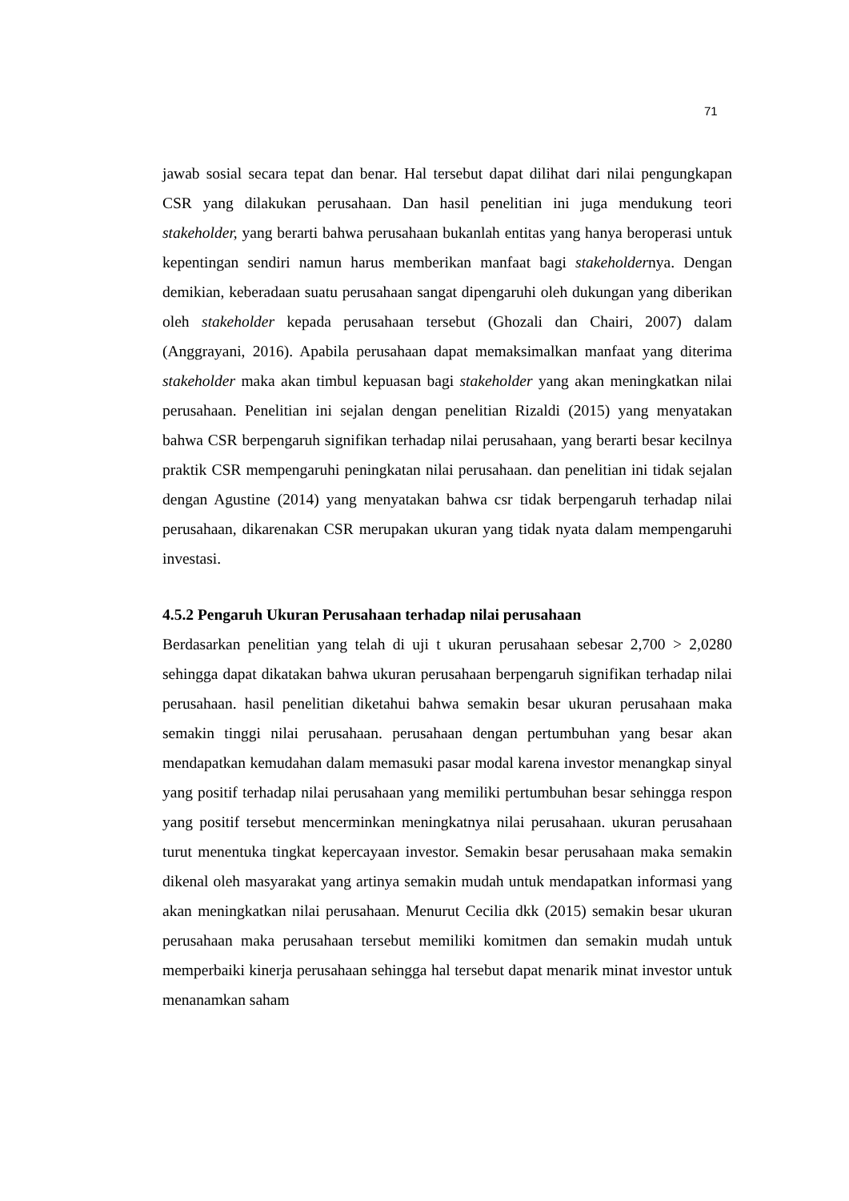71
jawab sosial secara tepat dan benar. Hal tersebut dapat dilihat dari nilai pengungkapan CSR yang dilakukan perusahaan. Dan hasil penelitian ini juga mendukung teori stakeholder, yang berarti bahwa perusahaan bukanlah entitas yang hanya beroperasi untuk kepentingan sendiri namun harus memberikan manfaat bagi stakeholdernya. Dengan demikian, keberadaan suatu perusahaan sangat dipengaruhi oleh dukungan yang diberikan oleh stakeholder kepada perusahaan tersebut (Ghozali dan Chairi, 2007) dalam (Anggrayani, 2016). Apabila perusahaan dapat memaksimalkan manfaat yang diterima stakeholder maka akan timbul kepuasan bagi stakeholder yang akan meningkatkan nilai perusahaan. Penelitian ini sejalan dengan penelitian Rizaldi (2015) yang menyatakan bahwa CSR berpengaruh signifikan terhadap nilai perusahaan, yang berarti besar kecilnya praktik CSR mempengaruhi peningkatan nilai perusahaan. dan penelitian ini tidak sejalan dengan Agustine (2014) yang menyatakan bahwa csr tidak berpengaruh terhadap nilai perusahaan, dikarenakan CSR merupakan ukuran yang tidak nyata dalam mempengaruhi investasi.
4.5.2 Pengaruh Ukuran Perusahaan terhadap nilai perusahaan
Berdasarkan penelitian yang telah di uji t ukuran perusahaan sebesar 2,700 > 2,0280 sehingga dapat dikatakan bahwa ukuran perusahaan berpengaruh signifikan terhadap nilai perusahaan. hasil penelitian diketahui bahwa semakin besar ukuran perusahaan maka semakin tinggi nilai perusahaan. perusahaan dengan pertumbuhan yang besar akan mendapatkan kemudahan dalam memasuki pasar modal karena investor menangkap sinyal yang positif terhadap nilai perusahaan yang memiliki pertumbuhan besar sehingga respon yang positif tersebut mencerminkan meningkatnya nilai perusahaan. ukuran perusahaan turut menentuka tingkat kepercayaan investor. Semakin besar perusahaan maka semakin dikenal oleh masyarakat yang artinya semakin mudah untuk mendapatkan informasi yang akan meningkatkan nilai perusahaan. Menurut Cecilia dkk (2015) semakin besar ukuran perusahaan maka perusahaan tersebut memiliki komitmen dan semakin mudah untuk memperbaiki kinerja perusahaan sehingga hal tersebut dapat menarik minat investor untuk menanamkan saham